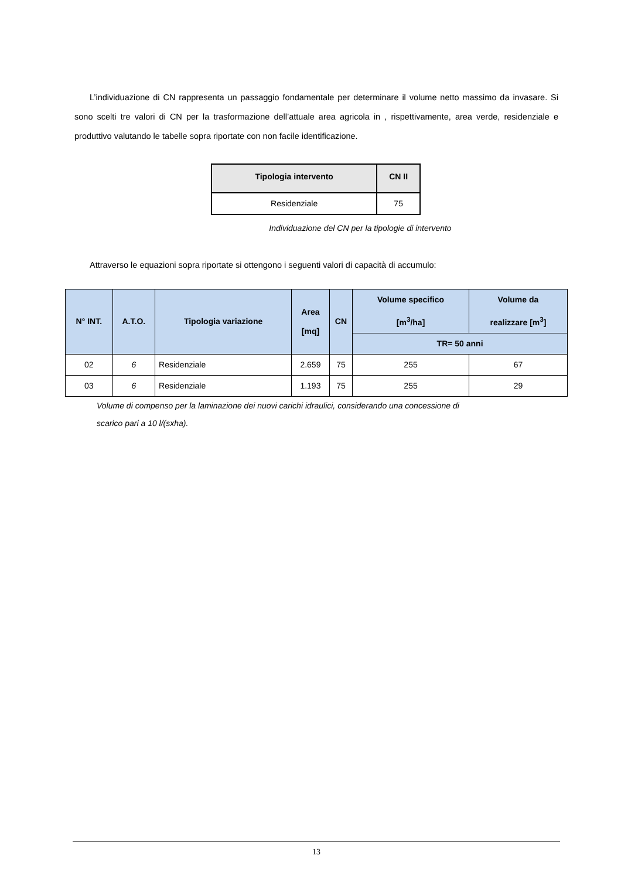L’individuazione di CN rappresenta un passaggio fondamentale per determinare il volume netto massimo da invasare. Si sono scelti tre valori di CN per la trasformazione dell’attuale area agricola in , rispettivamente, area verde, residenziale e produttivo valutando le tabelle sopra riportate con non facile identificazione.
| Tipologia intervento | CN II |
| --- | --- |
| Residenziale | 75 |
Individuazione del CN per la tipologie di intervento
Attraverso le equazioni sopra riportate si ottengono i seguenti valori di capacità di accumulo:
| N° INT. | A.T.O. | Tipologia variazione | Area [mq] | CN | Volume specifico [m<sup>3</sup>/ha] | Volume da realizzare [m<sup>3</sup>] |
| --- | --- | --- | --- | --- | --- | --- |
| | | | | | TR= 50 anni | |
| 02 | 6 | Residenziale | 2.659 | 75 | 255 | 67 |
| 03 | 6 | Residenziale | 1.193 | 75 | 255 | 29 |
Volume di compenso per la laminazione dei nuovi carichi idraulici, considerando una concessione di
scarico pari a 10 l/(sxha).
13